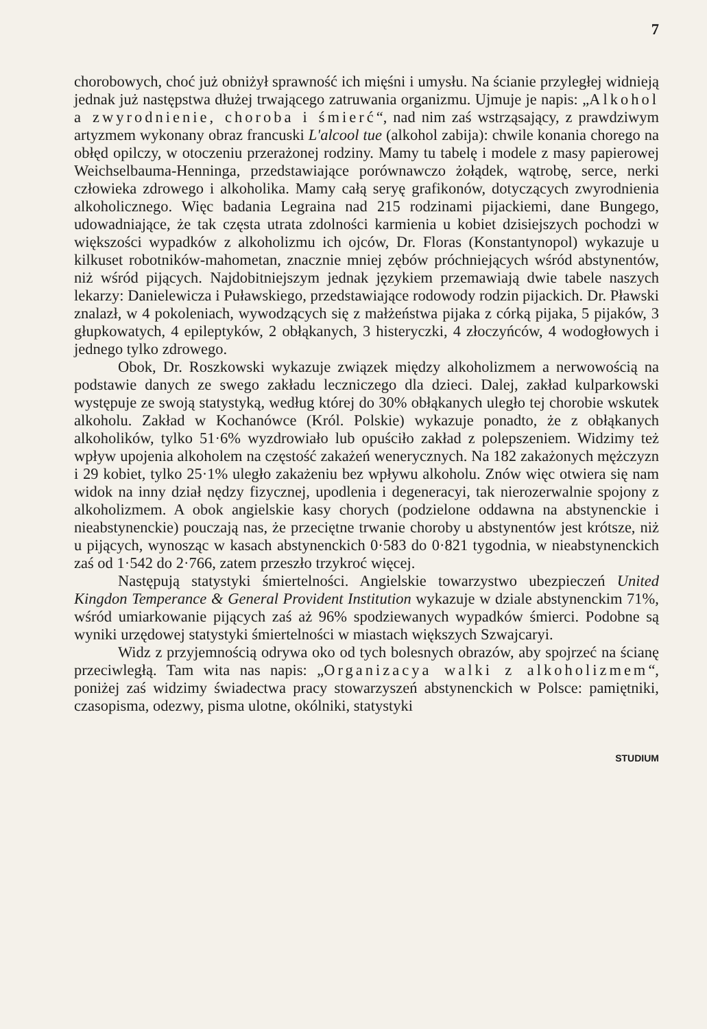7
chorobowych, choć już obniżył sprawność ich mięśni i umysłu. Na ścianie przyległej widnieją jednak już następstwa dłużej trwającego zatruwania organizmu. Ujmuje je napis: „Alkohol a zwyrodnienie, choroba i śmierć“, nad nim zaś wstrząsający, z prawdziwym artyzmem wykonany obraz francuski L'alcool tue (alkohol zabija): chwile konania chorego na obłęd opilczy, w otoczeniu przerażonej rodziny. Mamy tu tabelę i modele z masy papierowej Weichselbauma-Henninga, przedstawiające porównawczo żołądek, wątrobę, serce, nerki człowieka zdrowego i alkoholika. Mamy całą seryę grafikonów, dotyczących zwyrodnienia alkoholicznego. Więc badania Legraina nad 215 rodzinami pijackiemi, dane Bungego, udowadniające, że tak częsta utrata zdolności karmienia u kobiet dzisiejszych pochodzi w większości wypadków z alkoholizmu ich ojców, Dr. Floras (Konstantynopol) wykazuje u kilkuset robotników-mahometan, znacznie mniej zębów próchniejących wśród abstynentów, niż wśród pijących. Najdobitniejszym jednak językiem przemawiają dwie tabele naszych lekarzy: Danielewicza i Puławskiego, przedstawiające rodowody rodzin pijackich. Dr. Pławski znalazł, w 4 pokoleniach, wywodzących się z małżeństwa pijaka z córką pijaka, 5 pijaków, 3 głupkowatych, 4 epileptyków, 2 obłąkanych, 3 histeryczki, 4 złoczyńców, 4 wodogłowych i jednego tylko zdrowego.
Obok, Dr. Roszkowski wykazuje związek między alkoholizmem a nerwowością na podstawie danych ze swego zakładu leczniczego dla dzieci. Dalej, zakład kulparkowski występuje ze swoją statystyką, według której do 30% obłąkanych uległo tej chorobie wskutek alkoholu. Zakład w Kochanówce (Król. Polskie) wykazuje ponadto, że z obłąkanych alkoholików, tylko 51·6% wyzdrowiało lub opuściło zakład z polepszeniem. Widzimy też wpływ upojenia alkoholem na częstość zakażeń wenerycznych. Na 182 zakażonych mężczyzn i 29 kobiet, tylko 25·1% uległo zakażeniu bez wpływu alkoholu. Znów więc otwiera się nam widok na inny dział nędzy fizycznej, upodlenia i degeneracyi, tak nierozerwalnie spojony z alkoholizmem. A obok angielskie kasy chorych (podzielone oddawna na abstynenckie i nieabstynenckie) pouczają nas, że przeciętne trwanie choroby u abstynentów jest krótsze, niż u pijących, wynosząc w kasach abstynenckich 0·583 do 0·821 tygodnia, w nieabstynenckich zaś od 1·542 do 2·766, zatem przeszło trzykroć więcej.
Następują statystyki śmiertelności. Angielskie towarzystwo ubezpieczeń United Kingdon Temperance & General Provident Institution wykazuje w dziale abstynenckim 71%, wśród umiarkowanie pijących zaś aż 96% spodziewanych wypadków śmierci. Podobne są wyniki urzędowej statystyki śmiertelności w miastach większych Szwajcaryi.
Widz z przyjemnością odrywa oko od tych bolesnych obrazów, aby spojrzeć na ścianę przeciwległą. Tam wita nas napis: „Organizacya walki z alkoholizmem“, poniżej zaś widzimy świadectwa pracy stowarzyszeń abstynenckich w Polsce: pamiętniki, czasopisma, odezwy, pisma ulotne, okólniki, statystyki
STUDIUM